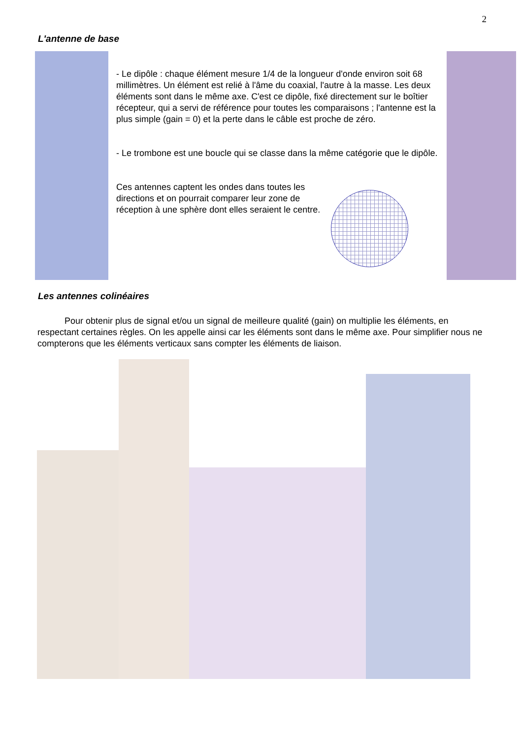2
L'antenne de base
- Le dipôle : chaque élément mesure 1/4 de la longueur d'onde environ soit 68 millimètres. Un élément est relié à l'âme du coaxial, l'autre à la masse. Les deux éléments sont dans le même axe. C'est ce dipôle, fixé directement sur le boîtier récepteur, qui a servi de référence pour toutes les comparaisons ; l'antenne est la plus simple (gain = 0) et la perte dans le câble est proche de zéro.
- Le trombone est une boucle qui se classe dans la même catégorie que le dipôle.
Ces antennes captent les ondes dans toutes les directions et on pourrait comparer leur zone de réception à une sphère dont elles seraient le centre.
Les antennes colinéaires
Pour obtenir plus de signal et/ou un signal de meilleure qualité (gain) on multiplie les éléments, en respectant certaines règles. On les appelle ainsi car les éléments sont dans le même axe. Pour simplifier nous ne compterons que les éléments verticaux sans compter les éléments de liaison.